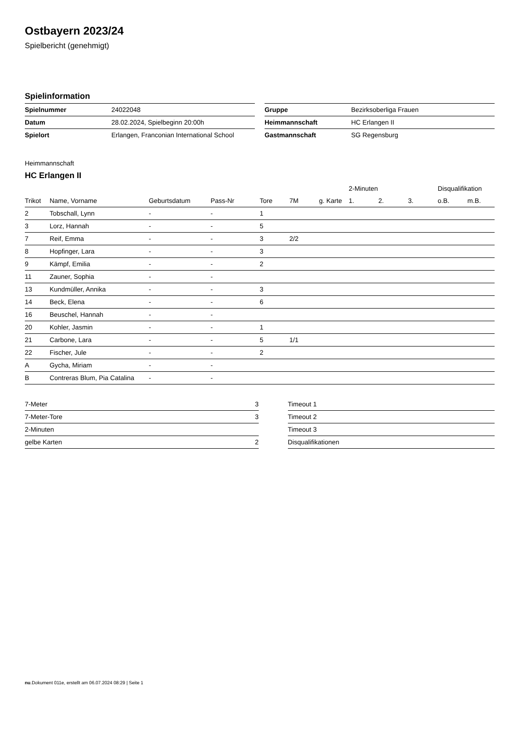Ostbayern 2023/24
Spielbericht (genehmigt)
Spielinformation
| Spielnummer | 24022048 |
| Datum | 28.02.2024, Spielbeginn 20:00h |
| Spielort | Erlangen, Franconian International School |
| Gruppe | Bezirksoberliga Frauen |
| Heimmannschaft | HC Erlangen II |
| Gastmannschaft | SG Regensburg |
Heimmannschaft
HC Erlangen II
| | | | | | | | 2-Minuten | | | Disqualifikation | |
| --- | --- | --- | --- | --- | --- | --- | --- | --- | --- | --- | --- |
| Trikot | Name, Vorname | Geburtsdatum | Pass-Nr | Tore | 7M | g. Karte | 1. | 2. | 3. | o.B. | m.B. |
| 2 | Tobschall, Lynn | - | - | 1 | | | | | | | |
| 3 | Lorz, Hannah | - | - | 5 | | | | | | | |
| 7 | Reif, Emma | - | - | 3 | 2/2 | | | | | | |
| 8 | Hopfinger, Lara | - | - | 3 | | | | | | | |
| 9 | Kämpf, Emilia | - | - | 2 | | | | | | | |
| 11 | Zauner, Sophia | - | - | | | | | | | | |
| 13 | Kundmüller, Annika | - | - | 3 | | | | | | | |
| 14 | Beck, Elena | - | - | 6 | | | | | | | |
| 16 | Beuschel, Hannah | - | - | | | | | | | | |
| 20 | Kohler, Jasmin | - | - | 1 | | | | | | | |
| 21 | Carbone, Lara | - | - | 5 | 1/1 | | | | | | |
| 22 | Fischer, Jule | - | - | 2 | | | | | | | |
| A | Gycha, Miriam | - | - | | | | | | | | |
| B | Contreras Blum, Pia Catalina | - | - | | | | | | | | |
| 7-Meter | 3 |
| 7-Meter-Tore | 3 |
| 2-Minuten | |
| gelbe Karten | 2 |
| Timeout 1 |
| Timeout 2 |
| Timeout 3 |
| Disqualifikationen |
nu.Dokument 011e, erstellt am 06.07.2024 08:29 | Seite 1